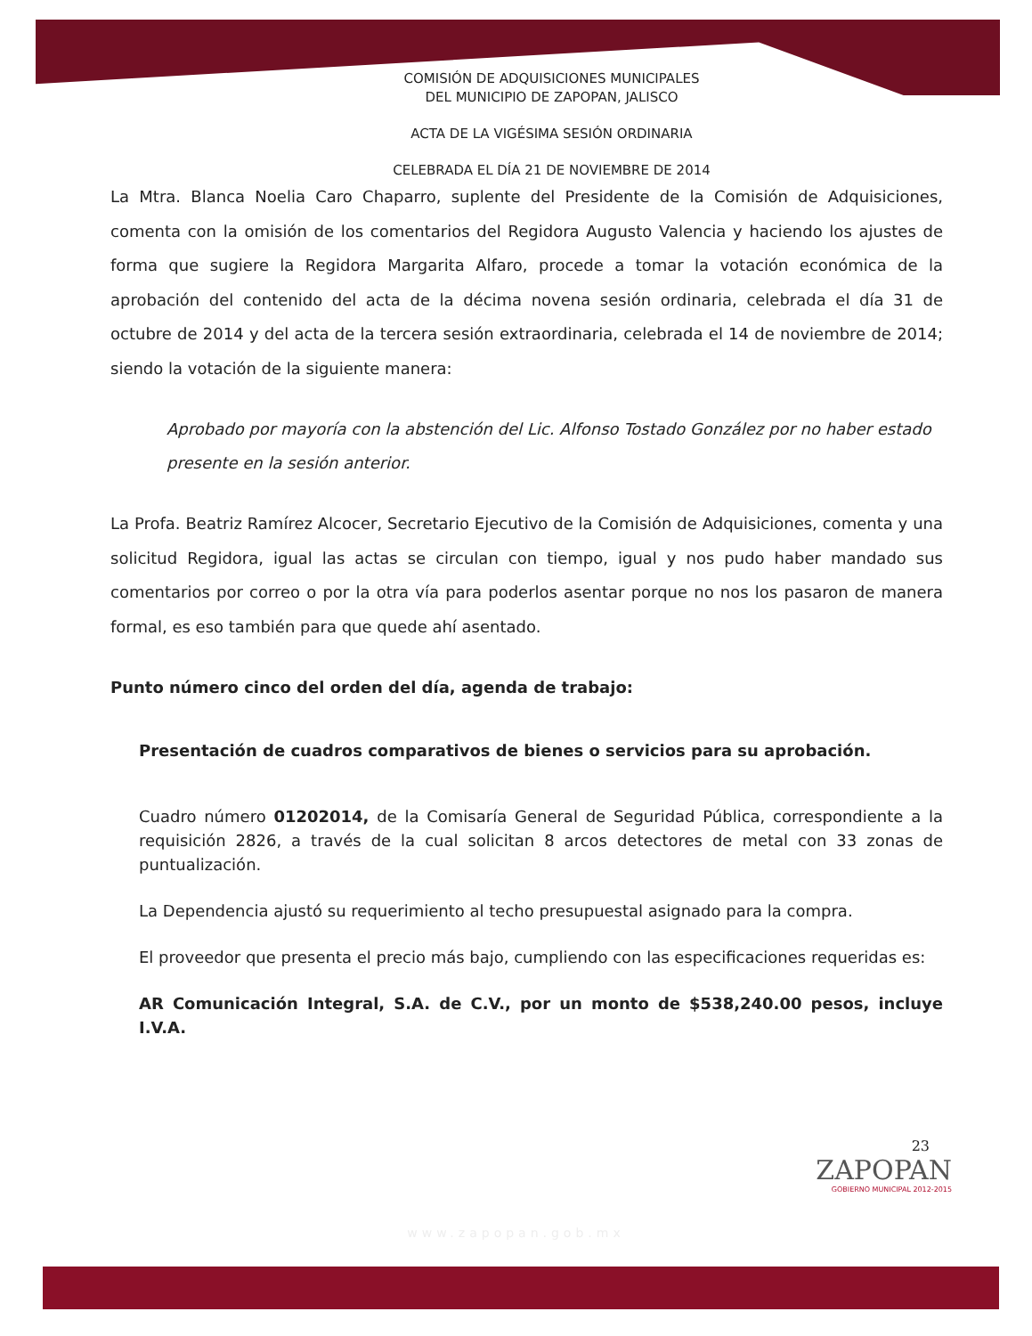COMISIÓN DE ADQUISICIONES MUNICIPALES
DEL MUNICIPIO DE ZAPOPAN, JALISCO
ACTA DE LA VIGÉSIMA SESIÓN ORDINARIA
CELEBRADA EL DÍA 21 DE NOVIEMBRE DE 2014
La Mtra. Blanca Noelia Caro Chaparro, suplente del Presidente de la Comisión de Adquisiciones, comenta con la omisión de los comentarios del Regidora Augusto Valencia y haciendo los ajustes de forma que sugiere la Regidora Margarita Alfaro, procede a tomar la votación económica de la aprobación del contenido del acta de la décima novena sesión ordinaria, celebrada el día 31 de octubre de 2014 y del acta de la tercera sesión extraordinaria, celebrada el 14 de noviembre de 2014; siendo la votación de la siguiente manera:
Aprobado por mayoría con la abstención del Lic. Alfonso Tostado González por no haber estado presente en la sesión anterior.
La Profa. Beatriz Ramírez Alcocer, Secretario Ejecutivo de la Comisión de Adquisiciones, comenta y una solicitud Regidora, igual las actas se circulan con tiempo, igual y nos pudo haber mandado sus comentarios por correo o por la otra vía para poderlos asentar porque no nos los pasaron de manera formal, es eso también para que quede ahí asentado.
Punto número cinco del orden del día, agenda de trabajo:
Presentación de cuadros comparativos de bienes o servicios para su aprobación.
Cuadro número 01202014, de la Comisaría General de Seguridad Pública, correspondiente a la requisición 2826, a través de la cual solicitan 8 arcos detectores de metal con 33 zonas de puntualización.
La Dependencia ajustó su requerimiento al techo presupuestal asignado para la compra.
El proveedor que presenta el precio más bajo, cumpliendo con las especificaciones requeridas es:
AR Comunicación Integral, S.A. de C.V., por un monto de $538,240.00 pesos, incluye I.V.A.
23
ZAPOPAN
GOBIERNO MUNICIPAL 2012-2015
www.zapopan.gob.mx